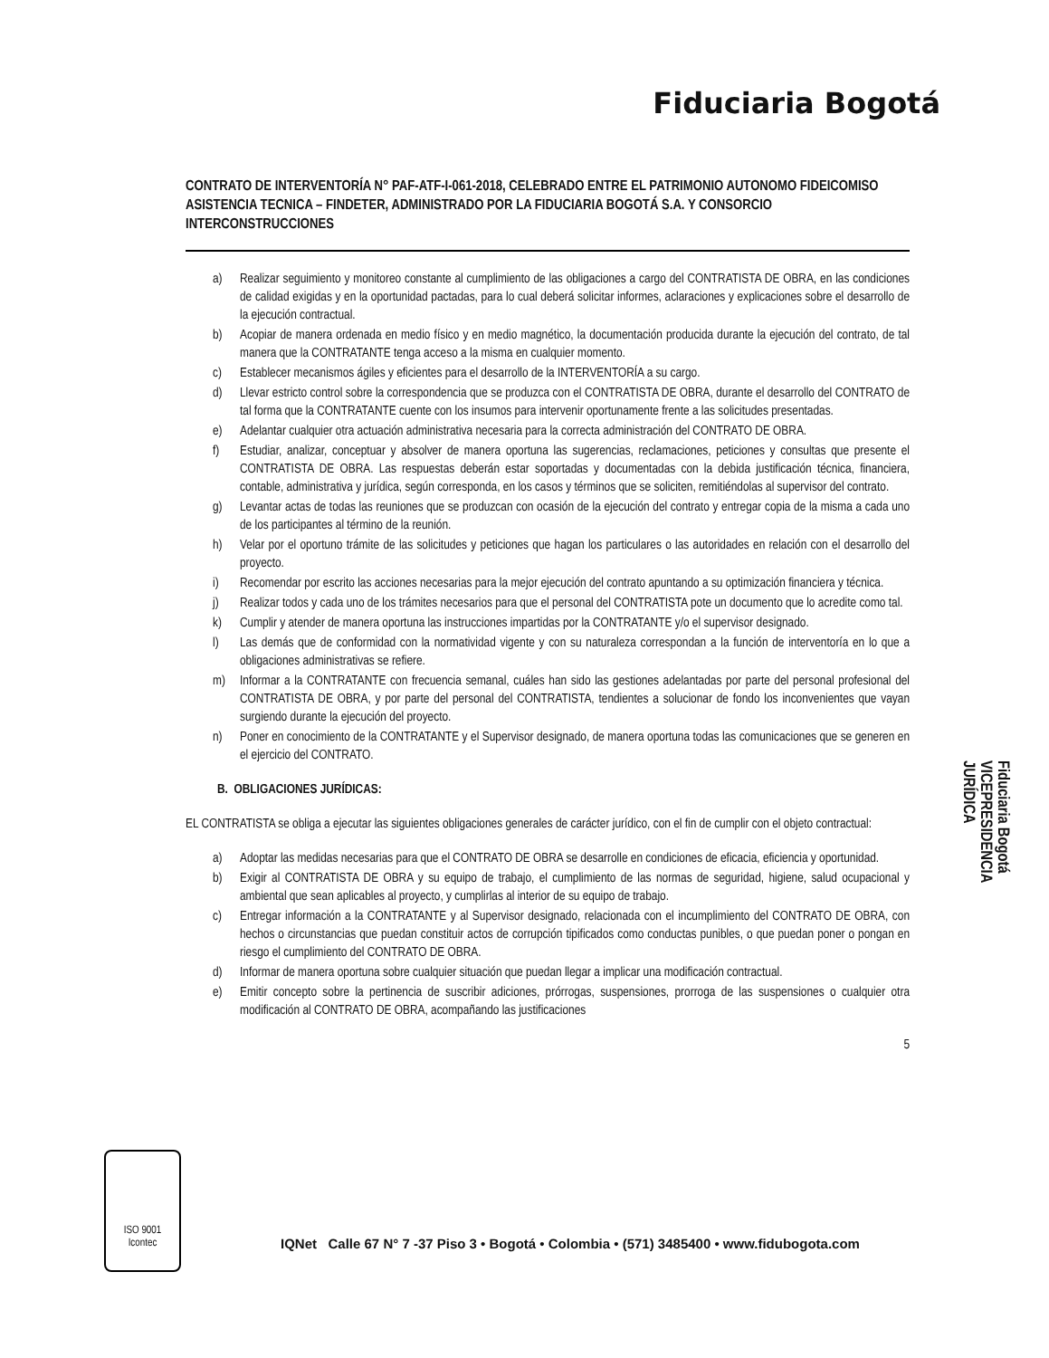Fiduciaria Bogotá
CONTRATO DE INTERVENTORÍA N° PAF-ATF-I-061-2018, CELEBRADO ENTRE EL PATRIMONIO AUTONOMO FIDEICOMISO ASISTENCIA TECNICA – FINDETER, ADMINISTRADO POR LA FIDUCIARIA BOGOTÁ S.A. Y CONSORCIO INTERCONSTRUCCIONES
a) Realizar seguimiento y monitoreo constante al cumplimiento de las obligaciones a cargo del CONTRATISTA DE OBRA, en las condiciones de calidad exigidas y en la oportunidad pactadas, para lo cual deberá solicitar informes, aclaraciones y explicaciones sobre el desarrollo de la ejecución contractual.
b) Acopiar de manera ordenada en medio físico y en medio magnético, la documentación producida durante la ejecución del contrato, de tal manera que la CONTRATANTE tenga acceso a la misma en cualquier momento.
c) Establecer mecanismos ágiles y eficientes para el desarrollo de la INTERVENTORÍA a su cargo.
d) Llevar estricto control sobre la correspondencia que se produzca con el CONTRATISTA DE OBRA, durante el desarrollo del CONTRATO de tal forma que la CONTRATANTE cuente con los insumos para intervenir oportunamente frente a las solicitudes presentadas.
e) Adelantar cualquier otra actuación administrativa necesaria para la correcta administración del CONTRATO DE OBRA.
f) Estudiar, analizar, conceptuar y absolver de manera oportuna las sugerencias, reclamaciones, peticiones y consultas que presente el CONTRATISTA DE OBRA. Las respuestas deberán estar soportadas y documentadas con la debida justificación técnica, financiera, contable, administrativa y jurídica, según corresponda, en los casos y términos que se soliciten, remitiéndolas al supervisor del contrato.
g) Levantar actas de todas las reuniones que se produzcan con ocasión de la ejecución del contrato y entregar copia de la misma a cada uno de los participantes al término de la reunión.
h) Velar por el oportuno trámite de las solicitudes y peticiones que hagan los particulares o las autoridades en relación con el desarrollo del proyecto.
i) Recomendar por escrito las acciones necesarias para la mejor ejecución del contrato apuntando a su optimización financiera y técnica.
j) Realizar todos y cada uno de los trámites necesarios para que el personal del CONTRATISTA pote un documento que lo acredite como tal.
k) Cumplir y atender de manera oportuna las instrucciones impartidas por la CONTRATANTE y/o el supervisor designado.
l) Las demás que de conformidad con la normatividad vigente y con su naturaleza correspondan a la función de interventoría en lo que a obligaciones administrativas se refiere.
m) Informar a la CONTRATANTE con frecuencia semanal, cuáles han sido las gestiones adelantadas por parte del personal profesional del CONTRATISTA DE OBRA, y por parte del personal del CONTRATISTA, tendientes a solucionar de fondo los inconvenientes que vayan surgiendo durante la ejecución del proyecto.
n) Poner en conocimiento de la CONTRATANTE y el Supervisor designado, de manera oportuna todas las comunicaciones que se generen en el ejercicio del CONTRATO.
B. OBLIGACIONES JURÍDICAS:
EL CONTRATISTA se obliga a ejecutar las siguientes obligaciones generales de carácter jurídico, con el fin de cumplir con el objeto contractual:
a) Adoptar las medidas necesarias para que el CONTRATO DE OBRA se desarrolle en condiciones de eficacia, eficiencia y oportunidad.
b) Exigir al CONTRATISTA DE OBRA y su equipo de trabajo, el cumplimiento de las normas de seguridad, higiene, salud ocupacional y ambiental que sean aplicables al proyecto, y cumplirlas al interior de su equipo de trabajo.
c) Entregar información a la CONTRATANTE y al Supervisor designado, relacionada con el incumplimiento del CONTRATO DE OBRA, con hechos o circunstancias que puedan constituir actos de corrupción tipificados como conductas punibles, o que puedan poner o pongan en riesgo el cumplimiento del CONTRATO DE OBRA.
d) Informar de manera oportuna sobre cualquier situación que puedan llegar a implicar una modificación contractual.
e) Emitir concepto sobre la pertinencia de suscribir adiciones, prórrogas, suspensiones, prorroga de las suspensiones o cualquier otra modificación al CONTRATO DE OBRA, acompañando las justificaciones
5
Fiduciaria Bogotá
VICEPRESIDENCIA
JURÍDICA
ISO 9001
Icontec
IQNet Calle 67 N° 7 -37 Piso 3 • Bogotá • Colombia • (571) 3485400 • www.fidubogota.com